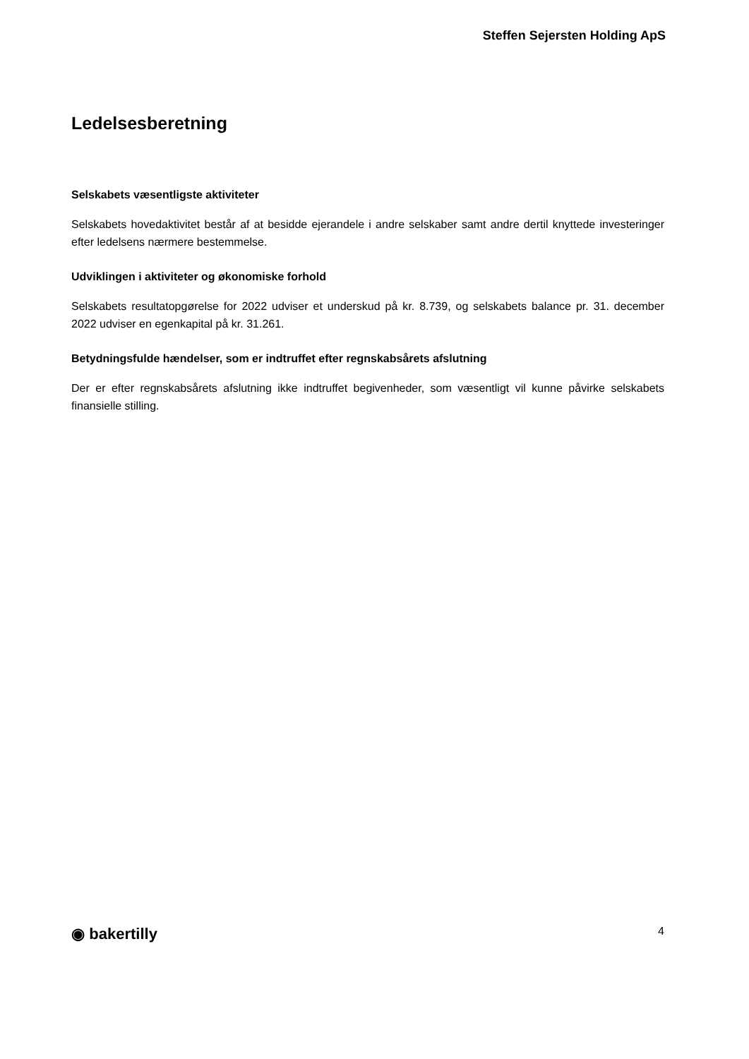Steffen Sejersten Holding ApS
Ledelsesberetning
Selskabets væsentligste aktiviteter
Selskabets hovedaktivitet består af at besidde ejerandele i andre selskaber samt andre dertil knyttede investeringer efter ledelsens nærmere bestemmelse.
Udviklingen i aktiviteter og økonomiske forhold
Selskabets resultatopgørelse for 2022 udviser et underskud på kr. 8.739, og selskabets balance pr. 31. december 2022 udviser en egenkapital på kr. 31.261.
Betydningsfulde hændelser, som er indtruffet efter regnskabsårets afslutning
Der er efter regnskabsårets afslutning ikke indtruffet begivenheder, som væsentligt vil kunne påvirke selskabets finansielle stilling.
◉ bakertilly 4